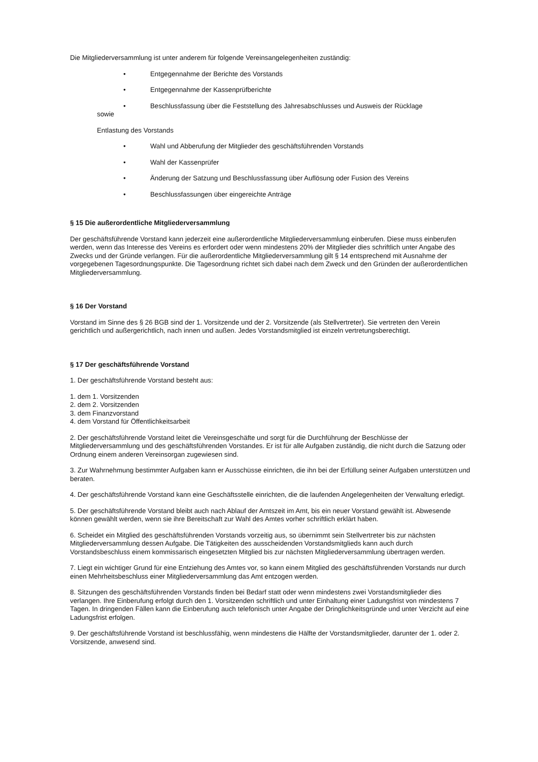Die Mitgliederversammlung ist unter anderem für folgende Vereinsangelegenheiten zuständig:
• Entgegennahme der Berichte des Vorstands
• Entgegennahme der Kassenprüfberichte
• Beschlussfassung über die Feststellung des Jahresabschlusses und Ausweis der Rücklage
sowie
Entlastung des Vorstands
• Wahl und Abberufung der Mitglieder des geschäftsführenden Vorstands
• Wahl der Kassenprüfer
• Änderung der Satzung und Beschlussfassung über Auflösung oder Fusion des Vereins
• Beschlussfassungen über eingereichte Anträge
§ 15 Die außerordentliche Mitgliederversammlung
Der geschäftsführende Vorstand kann jederzeit eine außerordentliche Mitgliederversammlung einberufen. Diese muss einberufen werden, wenn das Interesse des Vereins es erfordert oder wenn mindestens 20% der Mitglieder dies schriftlich unter Angabe des Zwecks und der Gründe verlangen. Für die außerordentliche Mitgliederversammlung gilt § 14 entsprechend mit Ausnahme der vorgegebenen Tagesordnungspunkte. Die Tagesordnung richtet sich dabei nach dem Zweck und den Gründen der außerordentlichen Mitgliederversammlung.
§ 16 Der Vorstand
Vorstand im Sinne des § 26 BGB sind der 1. Vorsitzende und der 2. Vorsitzende (als Stellvertreter). Sie vertreten den Verein gerichtlich und außergerichtlich, nach innen und außen. Jedes Vorstandsmitglied ist einzeln vertretungsberechtigt.
§ 17 Der geschäftsführende Vorstand
1. Der geschäftsführende Vorstand besteht aus:
1. dem 1. Vorsitzenden
2. dem 2. Vorsitzenden
3. dem Finanzvorstand
4. dem Vorstand für Öffentlichkeitsarbeit
2. Der geschäftsführende Vorstand leitet die Vereinsgeschäfte und sorgt für die Durchführung der Beschlüsse der Mitgliederversammlung und des geschäftsführenden Vorstandes. Er ist für alle Aufgaben zuständig, die nicht durch die Satzung oder Ordnung einem anderen Vereinsorgan zugewiesen sind.
3. Zur Wahrnehmung bestimmter Aufgaben kann er Ausschüsse einrichten, die ihn bei der Erfüllung seiner Aufgaben unterstützen und beraten.
4. Der geschäftsführende Vorstand kann eine Geschäftsstelle einrichten, die die laufenden Angelegenheiten der Verwaltung erledigt.
5. Der geschäftsführende Vorstand bleibt auch nach Ablauf der Amtszeit im Amt, bis ein neuer Vorstand gewählt ist. Abwesende können gewählt werden, wenn sie ihre Bereitschaft zur Wahl des Amtes vorher schriftlich erklärt haben.
6. Scheidet ein Mitglied des geschäftsführenden Vorstands vorzeitig aus, so übernimmt sein Stellvertreter bis zur nächsten Mitgliederversammlung dessen Aufgabe. Die Tätigkeiten des ausscheidenden Vorstandsmitglieds kann auch durch Vorstandsbeschluss einem kommissarisch eingesetzten Mitglied bis zur nächsten Mitgliederversammlung übertragen werden.
7. Liegt ein wichtiger Grund für eine Entziehung des Amtes vor, so kann einem Mitglied des geschäftsführenden Vorstands nur durch einen Mehrheitsbeschluss einer Mitgliederversammlung das Amt entzogen werden.
8. Sitzungen des geschäftsführenden Vorstands finden bei Bedarf statt oder wenn mindestens zwei Vorstandsmitglieder dies verlangen. Ihre Einberufung erfolgt durch den 1. Vorsitzenden schriftlich und unter Einhaltung einer Ladungsfrist von mindestens 7 Tagen. In dringenden Fällen kann die Einberufung auch telefonisch unter Angabe der Dringlichkeitsgründe und unter Verzicht auf eine Ladungsfrist erfolgen.
9. Der geschäftsführende Vorstand ist beschlussfähig, wenn mindestens die Hälfte der Vorstandsmitglieder, darunter der 1. oder 2. Vorsitzende, anwesend sind.